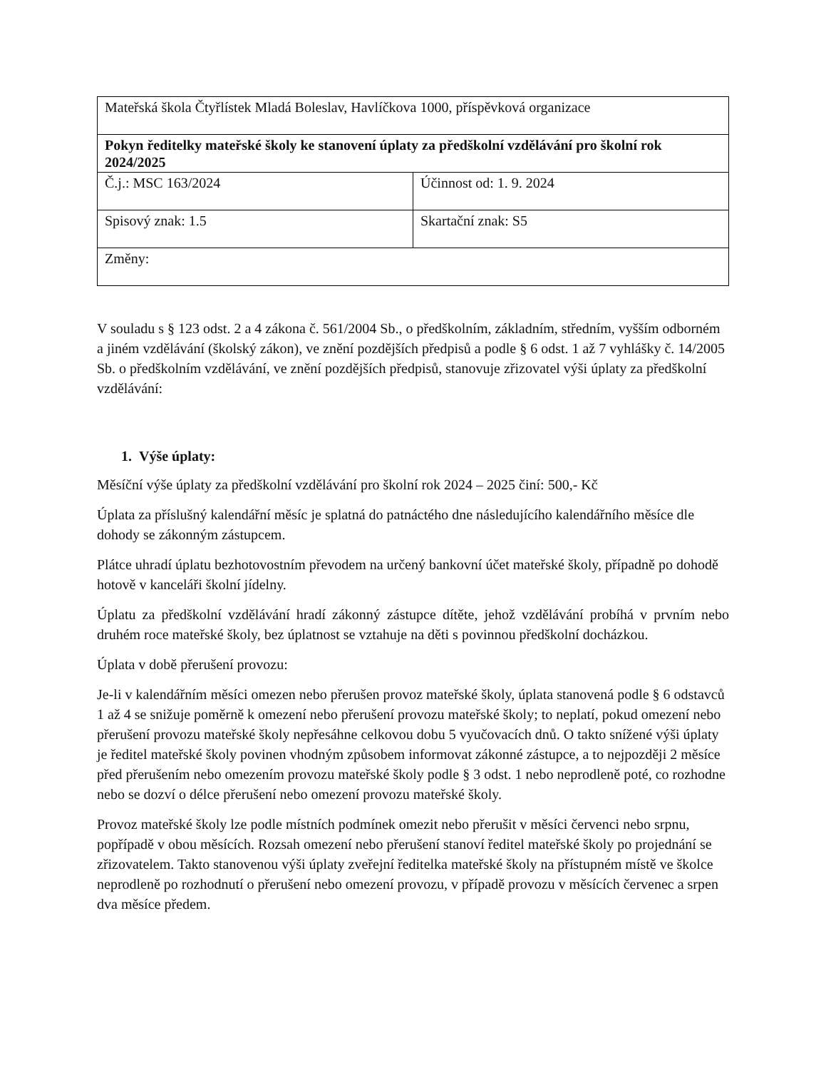| Mateřská škola Čtyřlístek Mladá Boleslav, Havlíčkova 1000, příspěvková organizace | |
| Pokyn ředitelky mateřské školy ke stanovení úplaty za předškolní vzdělávání pro školní rok 2024/2025 | |
| Č.j.: MSC 163/2024 | Účinnost od: 1. 9. 2024 |
| Spisový znak: 1.5 | Skartační znak: S5 |
| Změny: | |
V souladu s § 123 odst. 2 a 4 zákona č. 561/2004 Sb., o předškolním, základním, středním, vyšším odborném a jiném vzdělávání (školský zákon), ve znění pozdějších předpisů a podle § 6 odst. 1 až 7 vyhlášky č. 14/2005 Sb. o předškolním vzdělávání, ve znění pozdějších předpisů, stanovuje zřizovatel výši úplaty za předškolní vzdělávání:
1. Výše úplaty:
Měsíční výše úplaty za předškolní vzdělávání pro školní rok 2024 – 2025 činí: 500,- Kč
Úplata za příslušný kalendářní měsíc je splatná do patnáctého dne následujícího kalendářního měsíce dle dohody se zákonným zástupcem.
Plátce uhradí úplatu bezhotovostním převodem na určený bankovní účet mateřské školy, případně po dohodě hotově v kanceláři školní jídelny.
Úplatu za předškolní vzdělávání hradí zákonný zástupce dítěte, jehož vzdělávání probíhá v prvním nebo druhém roce mateřské školy, bez úplatnost se vztahuje na děti s povinnou předškolní docházkou.
Úplata v době přerušení provozu:
Je-li v kalendářním měsíci omezen nebo přerušen provoz mateřské školy, úplata stanovená podle § 6 odstavců 1 až 4 se snižuje poměrně k omezení nebo přerušení provozu mateřské školy; to neplatí, pokud omezení nebo přerušení provozu mateřské školy nepřesáhne celkovou dobu 5 vyučovacích dnů. O takto snížené výši úplaty je ředitel mateřské školy povinen vhodným způsobem informovat zákonné zástupce, a to nejpozději 2 měsíce před přerušením nebo omezením provozu mateřské školy podle § 3 odst. 1 nebo neprodleně poté, co rozhodne nebo se dozví o délce přerušení nebo omezení provozu mateřské školy.
Provoz mateřské školy lze podle místních podmínek omezit nebo přerušit v měsíci červenci nebo srpnu, popřípadě v obou měsících. Rozsah omezení nebo přerušení stanoví ředitel mateřské školy po projednání se zřizovatelem. Takto stanovenou výši úplaty zveřejní ředitelka mateřské školy na přístupném místě ve školce neprodleně po rozhodnutí o přerušení nebo omezení provozu, v případě provozu v měsících červenec a srpen dva měsíce předem.